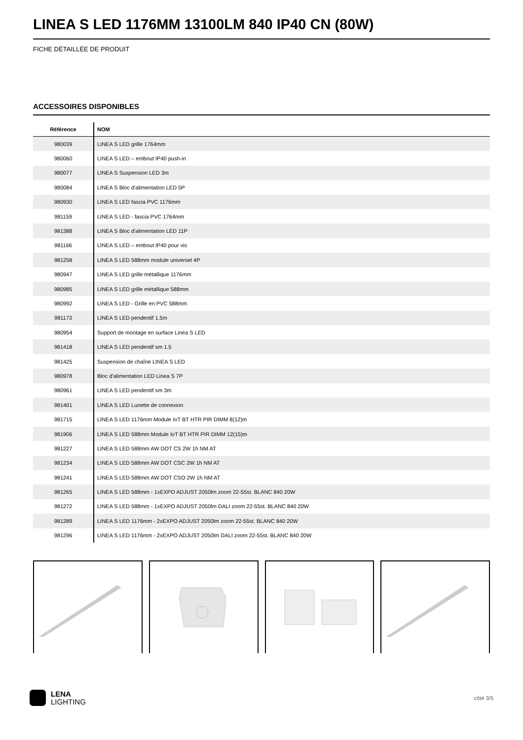LINEA S LED 1176MM 13100LM 840 IP40 CN (80W)
FICHE DÉTAILLÉE DE PRODUIT
ACCESSOIRES DISPONIBLES
| Référence | NOM |
| --- | --- |
| 980039 | LINEA S LED grille 1764mm |
| 980060 | LINEA S LED – embout IP40 push-in |
| 980077 | LINEA S Suspension LED 3m |
| 980084 | LINEA S Bloc d'alimentation LED 5P |
| 980930 | LINEA S LED fascia PVC 1176mm |
| 981159 | LINEA S LED - fascia PVC 1764mm |
| 981388 | LINEA S Bloc d'alimentation LED 11P |
| 981166 | LINEA S LED – embout IP40 pour vis |
| 981258 | LINEA S LED 588mm module universel 4P |
| 980947 | LINEA S LED grille métallique 1176mm |
| 980985 | LINEA S LED grille métallique 588mm |
| 980992 | LINEA S LED - Grille en PVC 588mm |
| 981173 | LINEA S LED pendentif 1.5m |
| 980954 | Support de montage en surface Linea S LED |
| 981418 | LINEA S LED pendentif sm 1.5 |
| 981425 | Suspension de chaîne LINEA S LED |
| 980978 | Bloc d'alimentation LED Linea S 7P |
| 980961 | LINEA S LED pendentif sm 3m |
| 981401 | LINEA S LED Lunette de connexion |
| 981715 | LINEA S LED 1176mm Module IoT BT HTR PIR DIMM 8(12)m |
| 981906 | LINEA S LED 588mm Module IoT BT HTR PIR DIMM 12(15)m |
| 981227 | LINEA S LED 588mm AW DOT CS 2W 1h NM AT |
| 981234 | LINEA S LED 588mm AW DOT CSC 2W 1h NM AT |
| 981241 | LINEA S LED 588mm AW DOT CSO 2W 1h NM AT |
| 981265 | LINEA S LED 588mm - 1xEXPO ADJUST 2050lm zoom 22-55st. BLANC 840 20W |
| 981272 | LINEA S LED 588mm - 1xEXPO ADJUST 2050lm DALI zoom 22-55st. BLANC 840 20W |
| 981289 | LINEA S LED 1176mm - 2xEXPO ADJUST 2050lm zoom 22-55st. BLANC 840 20W |
| 981296 | LINEA S LED 1176mm - 2xEXPO ADJUST 2050lm DALI zoom 22-55st. BLANC 840 20W |
LENA
LIGHTING
côté 3/5